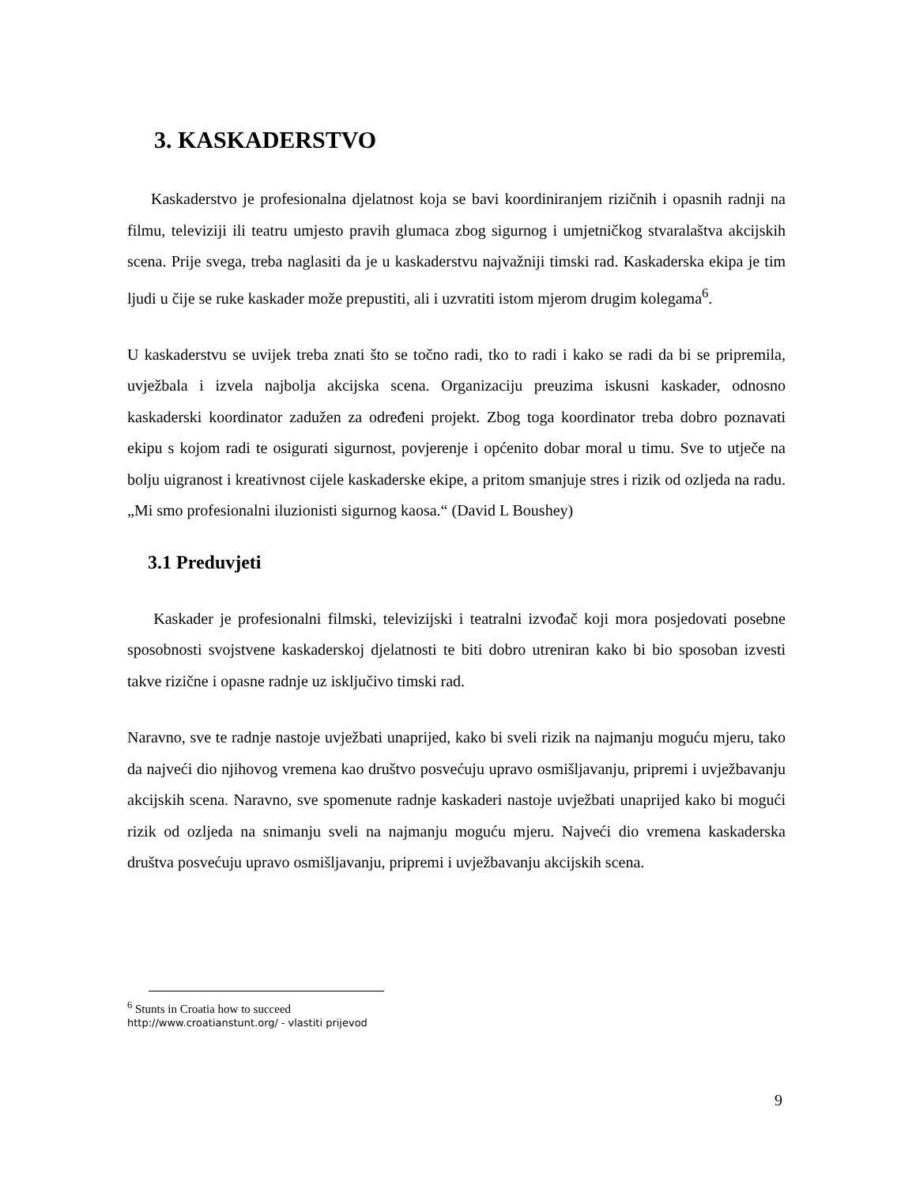3. KASKADERSTVO
Kaskaderstvo je profesionalna djelatnost koja se bavi koordiniranjem rizičnih i opasnih radnji na filmu, televiziji ili teatru umjesto pravih glumaca zbog sigurnog i umjetničkog stvaralaštva akcijskih scena. Prije svega, treba naglasiti da je u kaskaderstvu najvažniji timski rad. Kaskaderska ekipa je tim ljudi u čije se ruke kaskader može prepustiti, ali i uzvratiti istom mjerom drugim kolegama<sup>6</sup>.
U kaskaderstvu se uvijek treba znati što se točno radi, tko to radi i kako se radi da bi se pripremila, uvježbala i izvela najbolja akcijska scena. Organizaciju preuzima iskusni kaskader, odnosno kaskaderski koordinator zadužen za određeni projekt. Zbog toga koordinator treba dobro poznavati ekipu s kojom radi te osigurati sigurnost, povjerenje i općenito dobar moral u timu. Sve to utječe na bolju uigranost i kreativnost cijele kaskaderske ekipe, a pritom smanjuje stres i rizik od ozljeda na radu. „Mi smo profesionalni iluzionisti sigurnog kaosa.“ (David L Boushey)
3.1 Preduvjeti
Kaskader je profesionalni filmski, televizijski i teatralni izvođač koji mora posjedovati posebne sposobnosti svojstvene kaskaderskoj djelatnosti te biti dobro utreniran kako bi bio sposoban izvesti takve rizične i opasne radnje uz isključivo timski rad.
Naravno, sve te radnje nastoje uvježbati unaprijed, kako bi sveli rizik na najmanju moguću mjeru, tako da najveći dio njihovog vremena kao društvo posvećuju upravo osmišljavanju, pripremi i uvježbavanju akcijskih scena. Naravno, sve spomenute radnje kaskaderi nastoje uvježbati unaprijed kako bi mogući rizik od ozljeda na snimanju sveli na najmanju moguću mjeru. Najveći dio vremena kaskaderska društva posvećuju upravo osmišljavanju, pripremi i uvježbavanju akcijskih scena.
<sup>6</sup> Stunts in Croatia how to succeed
http://www.croatianstunt.org/ - vlastiti prijevod
9